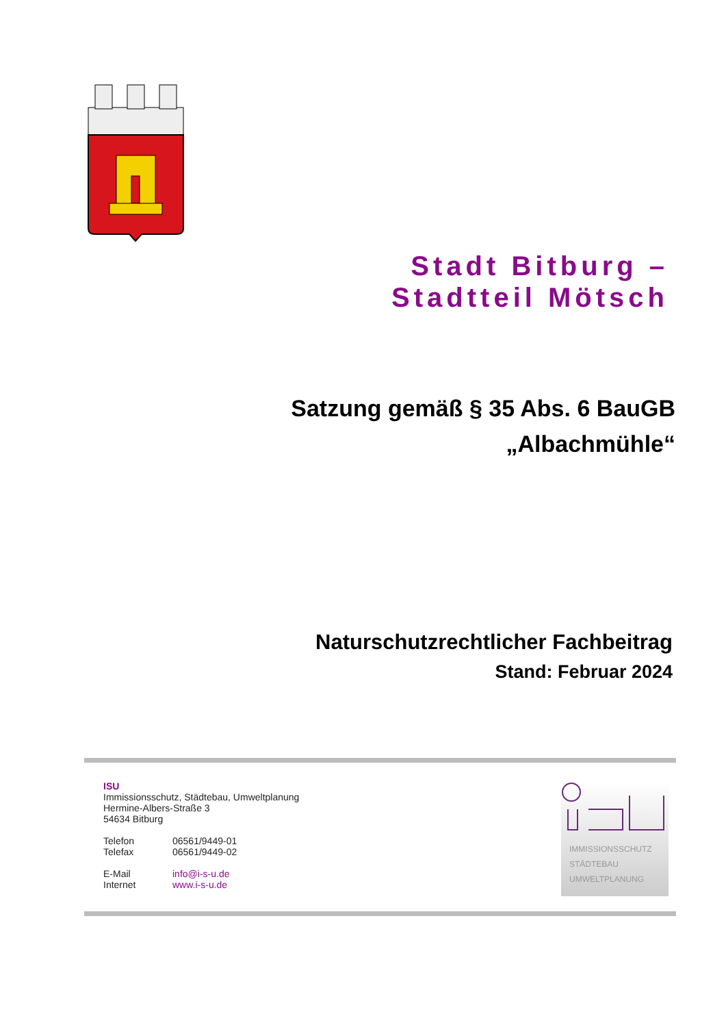Stadt Bitburg –
Stadtteil Mötsch
Satzung gemäß § 35 Abs. 6 BauGB
„Albachmühle“
Naturschutzrechtlicher Fachbeitrag
Stand: Februar 2024
ISU
Immissionsschutz, Städtebau, Umweltplanung
Hermine-Albers-Straße 3
54634 Bitburg
Telefon 06561/9449-01
Telefax 06561/9449-02
E-Mail info@i-s-u.de
Internet www.i-s-u.de
IMMISSIONSSCHUTZ
STÄDTEBAU
UMWELTPLANUNG